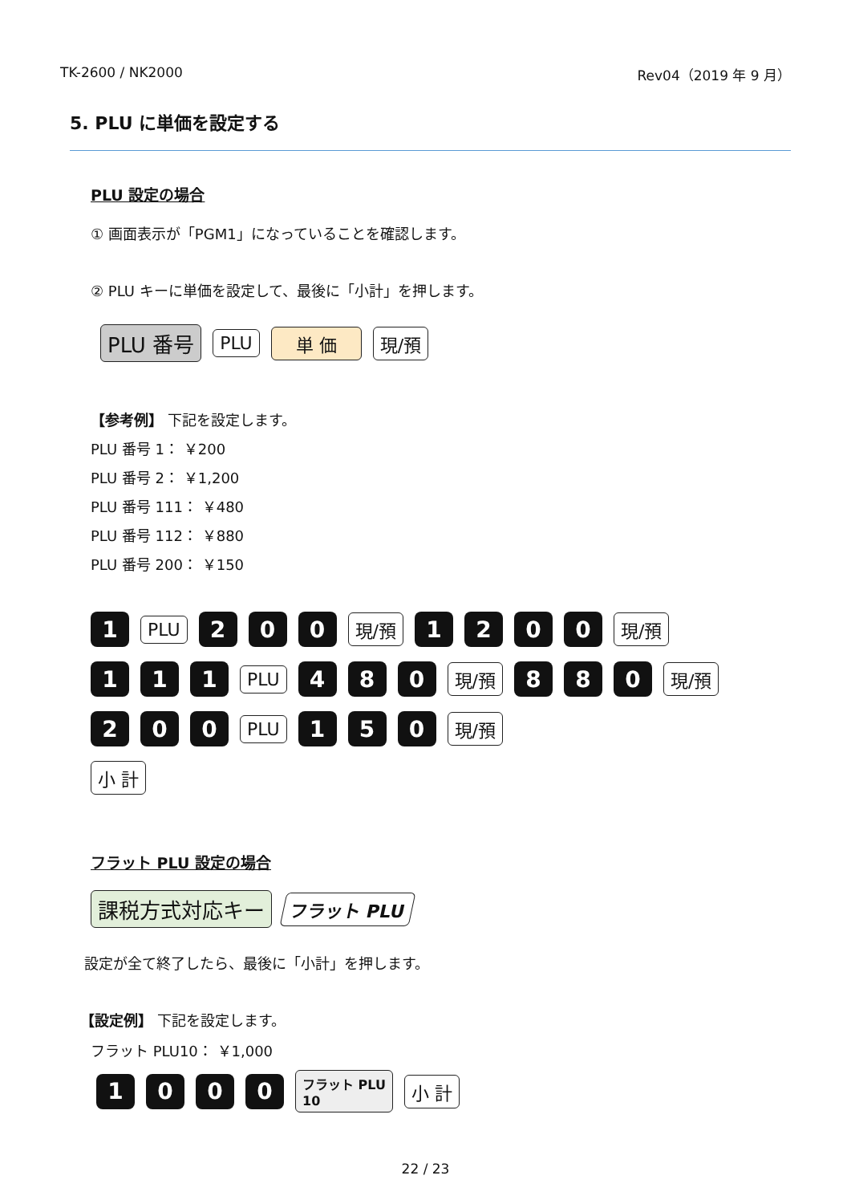TK-2600 / NK2000 Rev04（2019 年 9 月）
5. PLU に単価を設定する
PLU 設定の場合
① 画面表示が「PGM1」になっていることを確認します。
② PLU キーに単価を設定して、最後に「小計」を押します。
PLU 番号 PLU 単 価 現/預
【参考例】 下記を設定します。
PLU 番号 1： ￥200
PLU 番号 2： ￥1,200
PLU 番号 111： ￥480
PLU 番号 112： ￥880
PLU 番号 200： ￥150
1 PLU 200 現/預 1200 現/預
111 PLU 480 現/預 880 現/預
200 PLU 150 現/預
小 計
フラット PLU 設定の場合
課税方式対応キー フラット PLU
設定が全て終了したら、最後に「小計」を押します。
【設定例】 下記を設定します。
フラット PLU10： ￥1,000
1000 フラット PLU
10 小 計
22 / 23